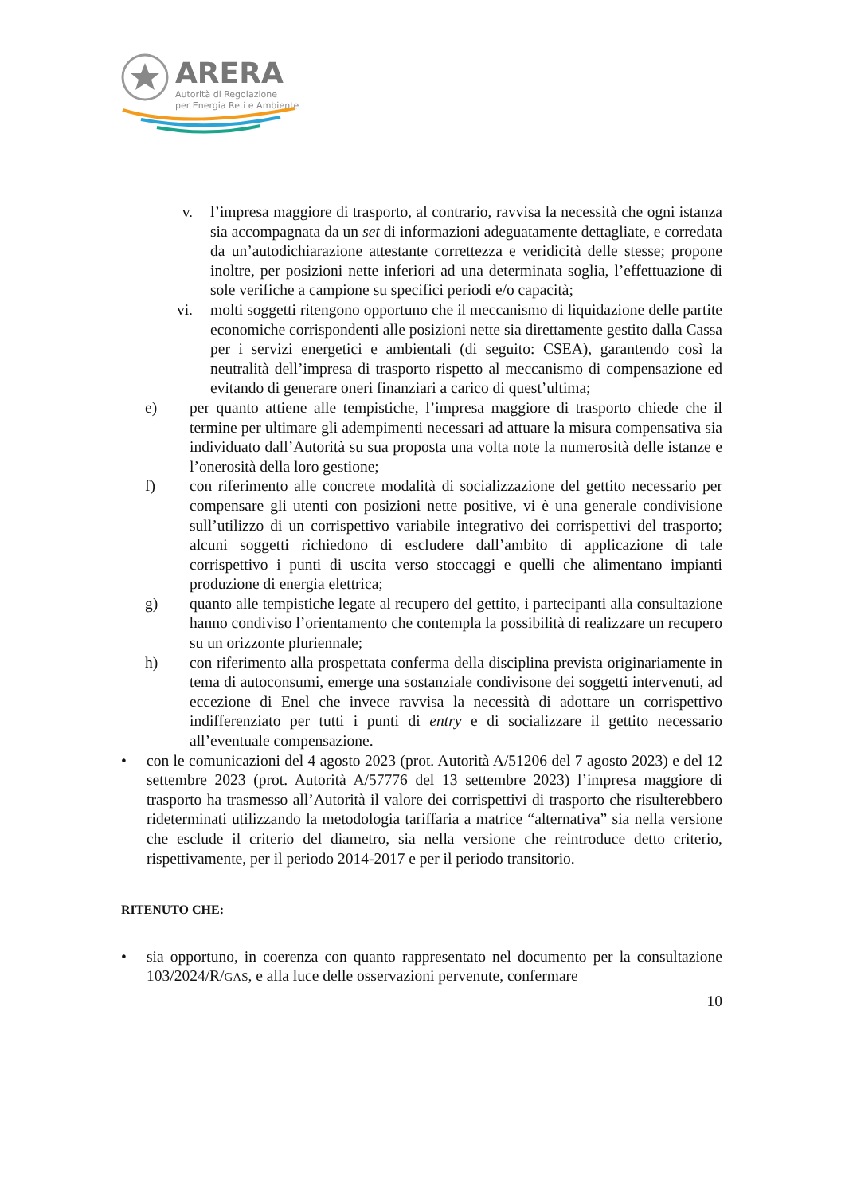ARERA
Autorità di Regolazione
per Energia Reti e Ambiente
v. l’impresa maggiore di trasporto, al contrario, ravvisa la necessità che ogni istanza sia accompagnata da un set di informazioni adeguatamente dettagliate, e corredata da un’autodichiarazione attestante correttezza e veridicità delle stesse; propone inoltre, per posizioni nette inferiori ad una determinata soglia, l’effettuazione di sole verifiche a campione su specifici periodi e/o capacità;
vi. molti soggetti ritengono opportuno che il meccanismo di liquidazione delle partite economiche corrispondenti alle posizioni nette sia direttamente gestito dalla Cassa per i servizi energetici e ambientali (di seguito: CSEA), garantendo così la neutralità dell’impresa di trasporto rispetto al meccanismo di compensazione ed evitando di generare oneri finanziari a carico di quest’ultima;
e) per quanto attiene alle tempistiche, l’impresa maggiore di trasporto chiede che il termine per ultimare gli adempimenti necessari ad attuare la misura compensativa sia individuato dall’Autorità su sua proposta una volta note la numerosità delle istanze e l’onerosità della loro gestione;
f) con riferimento alle concrete modalità di socializzazione del gettito necessario per compensare gli utenti con posizioni nette positive, vi è una generale condivisione sull’utilizzo di un corrispettivo variabile integrativo dei corrispettivi del trasporto; alcuni soggetti richiedono di escludere dall’ambito di applicazione di tale corrispettivo i punti di uscita verso stoccaggi e quelli che alimentano impianti produzione di energia elettrica;
g) quanto alle tempistiche legate al recupero del gettito, i partecipanti alla consultazione hanno condiviso l’orientamento che contempla la possibilità di realizzare un recupero su un orizzonte pluriennale;
h) con riferimento alla prospettata conferma della disciplina prevista originariamente in tema di autoconsumi, emerge una sostanziale condivisone dei soggetti intervenuti, ad eccezione di Enel che invece ravvisa la necessità di adottare un corrispettivo indifferenziato per tutti i punti di entry e di socializzare il gettito necessario all’eventuale compensazione.
• con le comunicazioni del 4 agosto 2023 (prot. Autorità A/51206 del 7 agosto 2023) e del 12 settembre 2023 (prot. Autorità A/57776 del 13 settembre 2023) l’impresa maggiore di trasporto ha trasmesso all’Autorità il valore dei corrispettivi di trasporto che risulterebbero rideterminati utilizzando la metodologia tariffaria a matrice “alternativa” sia nella versione che esclude il criterio del diametro, sia nella versione che reintroduce detto criterio, rispettivamente, per il periodo 2014-2017 e per il periodo transitorio.
RITENUTO CHE:
• sia opportuno, in coerenza con quanto rappresentato nel documento per la consultazione 103/2024/R/GAS, e alla luce delle osservazioni pervenute, confermare
10